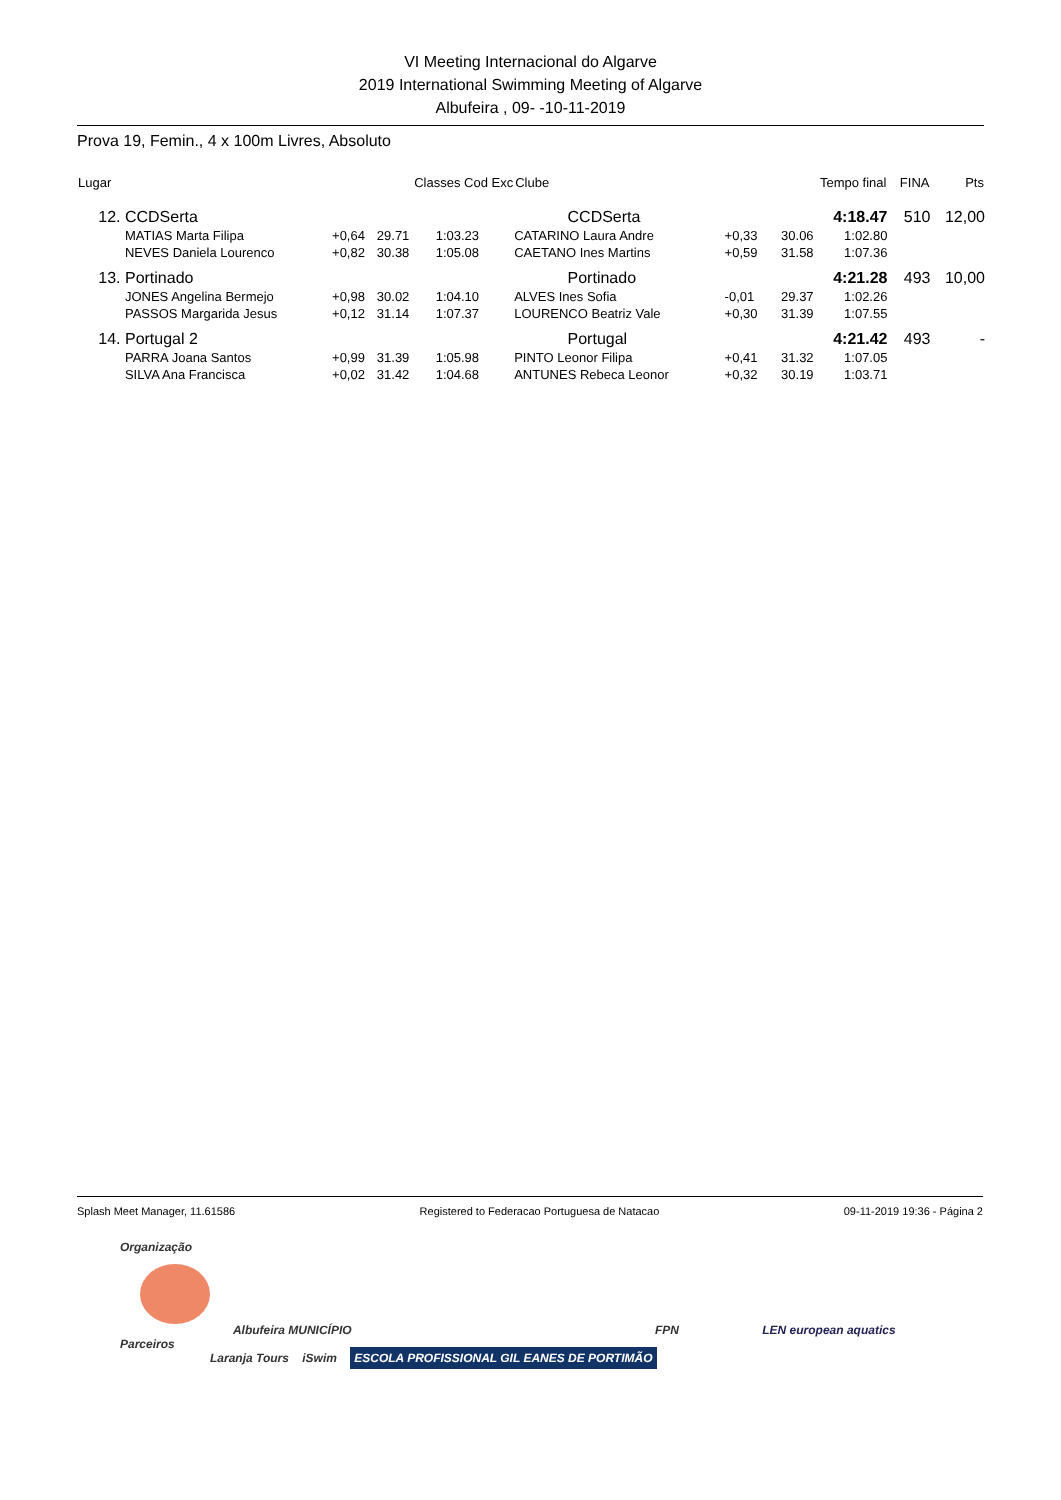VI Meeting Internacional do Algarve
2019 International Swimming Meeting of Algarve
Albufeira , 09- -10-11-2019
Prova 19, Femin., 4 x 100m Livres, Absoluto
| Lugar | | | Classes Cod Exc | | Clube | | Tempo final | | FINA | Pts |
| --- | --- | --- | --- | --- | --- | --- | --- | --- | --- | --- |
| 12. | CCDSerta | | | | CCDSerta | | | 4:18.47 | 510 | 12,00 |
| | MATIAS Marta Filipa | +0,64 | 29.71 | 1:03.23 | CATARINO Laura Andre | +0,33 | 30.06 | 1:02.80 | | |
| | NEVES Daniela Lourenco | +0,82 | 30.38 | 1:05.08 | CAETANO Ines Martins | +0,59 | 31.58 | 1:07.36 | | |
| 13. | Portinado | | | | Portinado | | | 4:21.28 | 493 | 10,00 |
| | JONES Angelina Bermejo | +0,98 | 30.02 | 1:04.10 | ALVES Ines Sofia | -0,01 | 29.37 | 1:02.26 | | |
| | PASSOS Margarida Jesus | +0,12 | 31.14 | 1:07.37 | LOURENCO Beatriz Vale | +0,30 | 31.39 | 1:07.55 | | |
| 14. | Portugal 2 | | | | Portugal | | | 4:21.42 | 493 | - |
| | PARRA Joana Santos | +0,99 | 31.39 | 1:05.98 | PINTO Leonor Filipa | +0,41 | 31.32 | 1:07.05 | | |
| | SILVA Ana Francisca | +0,02 | 31.42 | 1:04.68 | ANTUNES Rebeca Leonor | +0,32 | 30.19 | 1:03.71 | | |
Splash Meet Manager, 11.61586 Registered to Federacao Portuguesa de Natacao 09-11-2019 19:36 - Página 2
Organização
Albufeira MUNICÍPIO FPN LEN european aquatics
Parceiros
Laranja Tours iSwim ESCOLA PROFISSIONAL GIL EANES DE PORTIMÃO